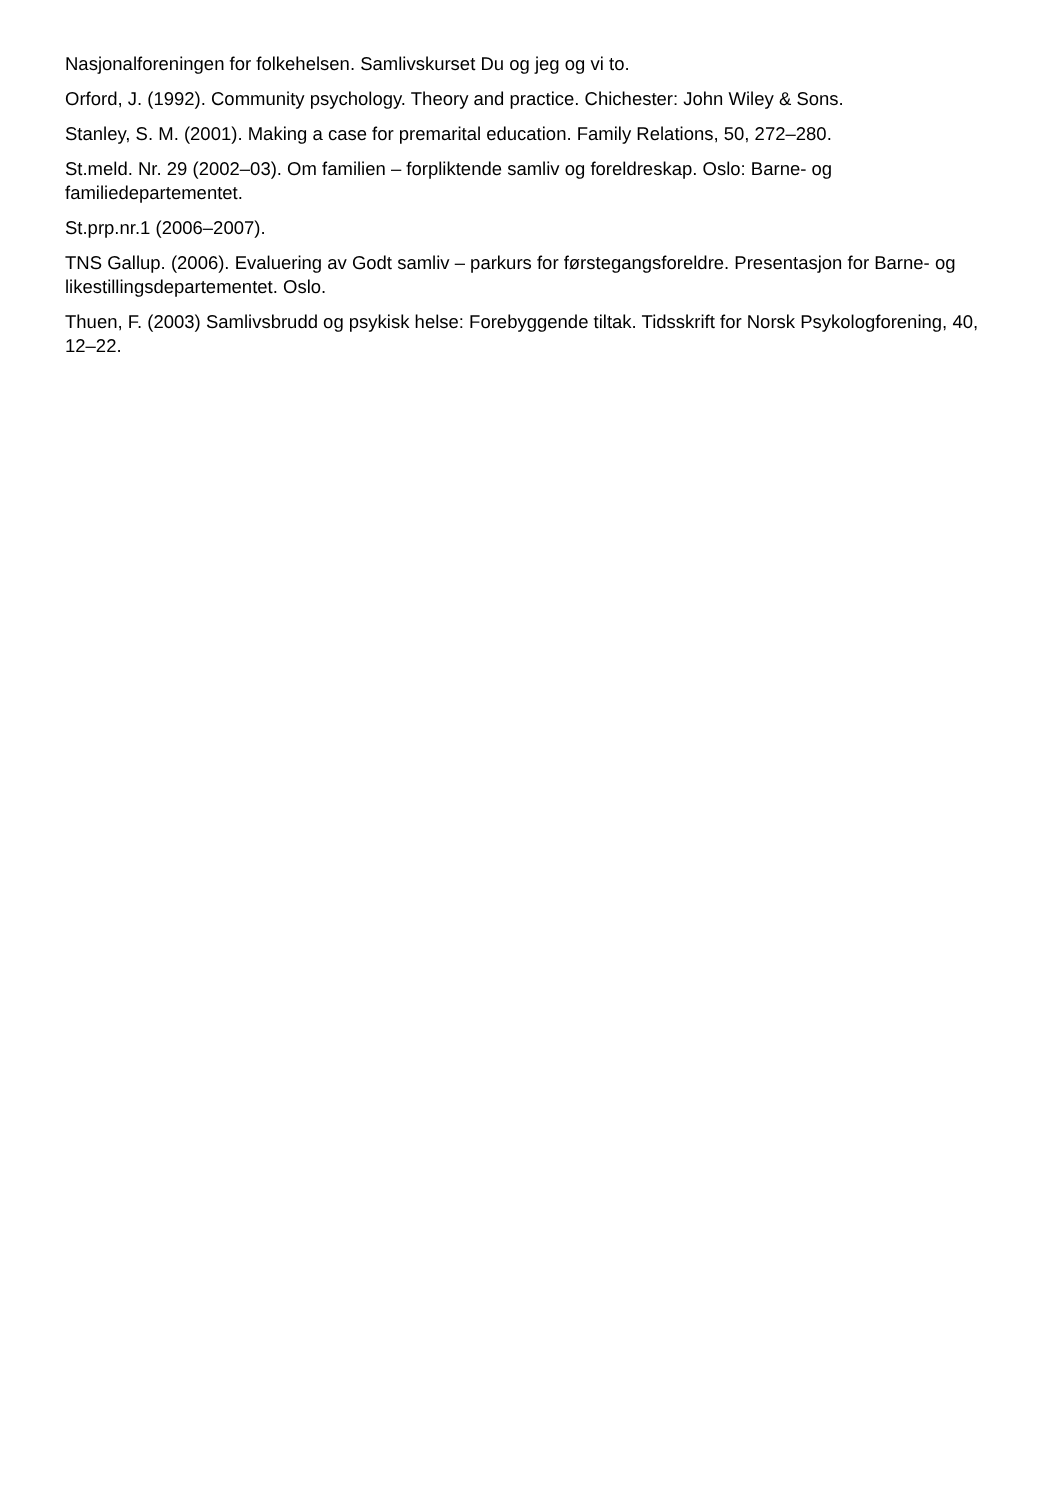Nasjonalforeningen for folkehelsen. Samlivskurset Du og jeg og vi to.
Orford, J. (1992). Community psychology. Theory and practice. Chichester: John Wiley & Sons.
Stanley, S. M. (2001). Making a case for premarital education. Family Relations, 50, 272–280.
St.meld. Nr. 29 (2002–03). Om familien – forpliktende samliv og foreldreskap. Oslo: Barne- og familiedepartementet.
St.prp.nr.1 (2006–2007).
TNS Gallup. (2006). Evaluering av Godt samliv – parkurs for førstegangsforeldre. Presentasjon for Barne- og likestillingsdepartementet. Oslo.
Thuen, F. (2003) Samlivsbrudd og psykisk helse: Forebyggende tiltak. Tidsskrift for Norsk Psykologforening, 40, 12–22.